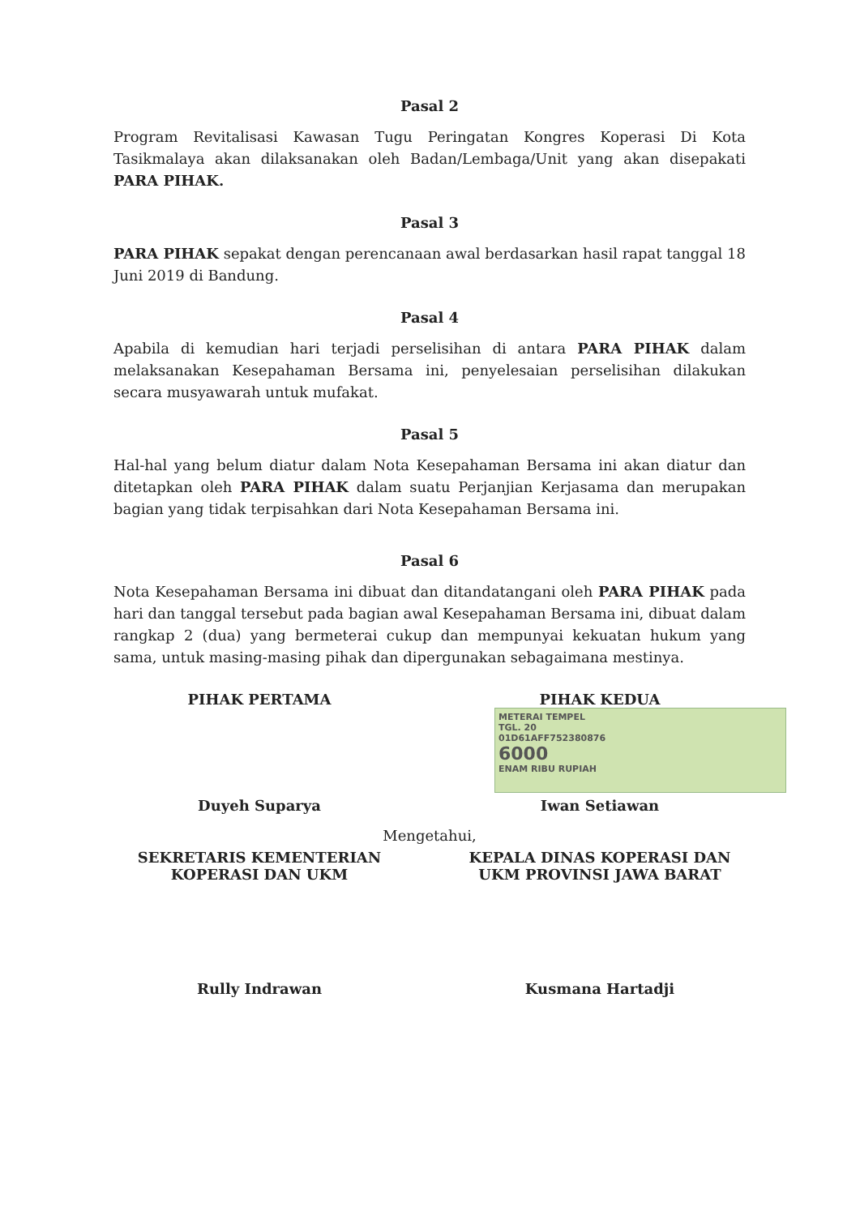Pasal 2
Program Revitalisasi Kawasan Tugu Peringatan Kongres Koperasi Di Kota Tasikmalaya akan dilaksanakan oleh Badan/Lembaga/Unit yang akan disepakati PARA PIHAK.
Pasal 3
PARA PIHAK sepakat dengan perencanaan awal berdasarkan hasil rapat tanggal 18 Juni 2019 di Bandung.
Pasal 4
Apabila di kemudian hari terjadi perselisihan di antara PARA PIHAK dalam melaksanakan Kesepahaman Bersama ini, penyelesaian perselisihan dilakukan secara musyawarah untuk mufakat.
Pasal 5
Hal-hal yang belum diatur dalam Nota Kesepahaman Bersama ini akan diatur dan ditetapkan oleh PARA PIHAK dalam suatu Perjanjian Kerjasama dan merupakan bagian yang tidak terpisahkan dari Nota Kesepahaman Bersama ini.
Pasal 6
Nota Kesepahaman Bersama ini dibuat dan ditandatangani oleh PARA PIHAK pada hari dan tanggal tersebut pada bagian awal Kesepahaman Bersama ini, dibuat dalam rangkap 2 (dua) yang bermeterai cukup dan mempunyai kekuatan hukum yang sama, untuk masing-masing pihak dan dipergunakan sebagaimana mestinya.
PIHAK PERTAMA
Duyeh Suparya
PIHAK KEDUA
METERAI TEMPEL
TGL. 20
01D61AFF752380876
6000
ENAM RIBU RUPIAH
Iwan Setiawan
Mengetahui,
SEKRETARIS KEMENTERIAN KOPERASI DAN UKM
Rully Indrawan
KEPALA DINAS KOPERASI DAN UKM PROVINSI JAWA BARAT
Kusmana Hartadji